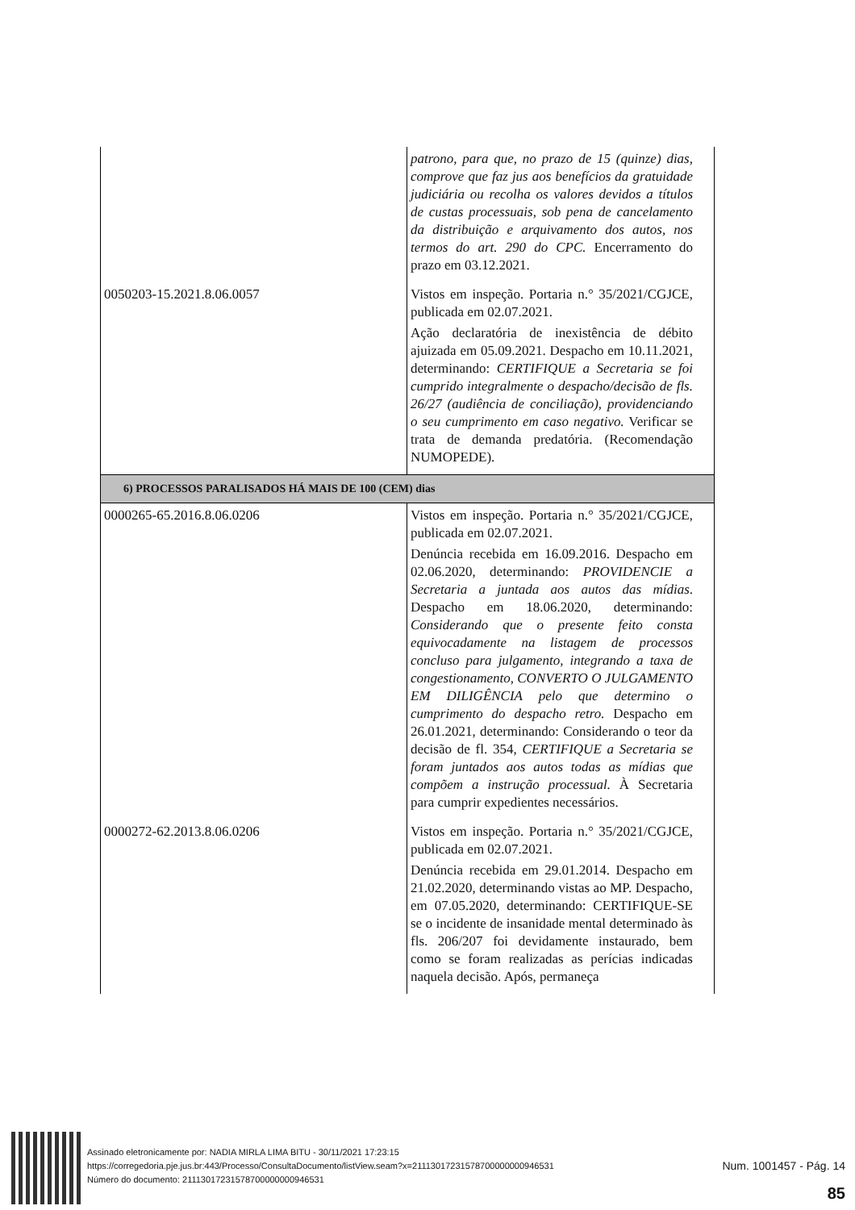| | patrono, para que, no prazo de 15 (quinze) dias, comprove que faz jus aos benefícios da gratuidade judiciária ou recolha os valores devidos a títulos de custas processuais, sob pena de cancelamento da distribuição e arquivamento dos autos, nos termos do art. 290 do CPC. Encerramento do prazo em 03.12.2021. |
| 0050203-15.2021.8.06.0057 | Vistos em inspeção. Portaria n.° 35/2021/CGJCE, publicada em 02.07.2021. Ação declaratória de inexistência de débito ajuizada em 05.09.2021. Despacho em 10.11.2021, determinando: CERTIFIQUE a Secretaria se foi cumprido integralmente o despacho/decisão de fls. 26/27 (audiência de conciliação), providenciando o seu cumprimento em caso negativo. Verificar se trata de demanda predatória. (Recomendação NUMOPEDE). |
| 6) PROCESSOS PARALISADOS HÁ MAIS DE 100 (CEM) dias | |
| 0000265-65.2016.8.06.0206 | Vistos em inspeção. Portaria n.° 35/2021/CGJCE, publicada em 02.07.2021. Denúncia recebida em 16.09.2016. Despacho em 02.06.2020, determinando: PROVIDENCIE a Secretaria a juntada aos autos das mídias . Despacho em 18.06.2020, determinando: Considerando que o presente feito consta equivocadamente na listagem de processos concluso para julgamento, integrando a taxa de congestionamento, CONVERTO O JULGAMENTO EM DILIGÊNCIA pelo que determino o cumprimento do despacho retro. Despacho em 26.01.2021, determinando: Considerando o teor da decisão de fl. 354, CERTIFIQUE a Secretaria se foram juntados aos autos todas as mídias que compõem a instrução processual. À Secretaria para cumprir expedientes necessários. |
| 0000272-62.2013.8.06.0206 | Vistos em inspeção. Portaria n.° 35/2021/CGJCE, publicada em 02.07.2021. Denúncia recebida em 29.01.2014. Despacho em 21.02.2020, determinando vistas ao MP. Despacho, em 07.05.2020, determinando: CERTIFIQUE-SE se o incidente de insanidade mental determinado às fls. 206/207 foi devidamente instaurado, bem como se foram realizadas as perícias indicadas naquela decisão. Após, permaneça |
Assinado eletronicamente por: NADIA MIRLA LIMA BITU - 30/11/2021 17:23:15
https://corregedoria.pje.jus.br:443/Processo/ConsultaDocumento/listView.seam?x=21113017231578700000000946531
Número do documento: 21113017231578700000000946531
Num. 1001457 - Pág. 14
85